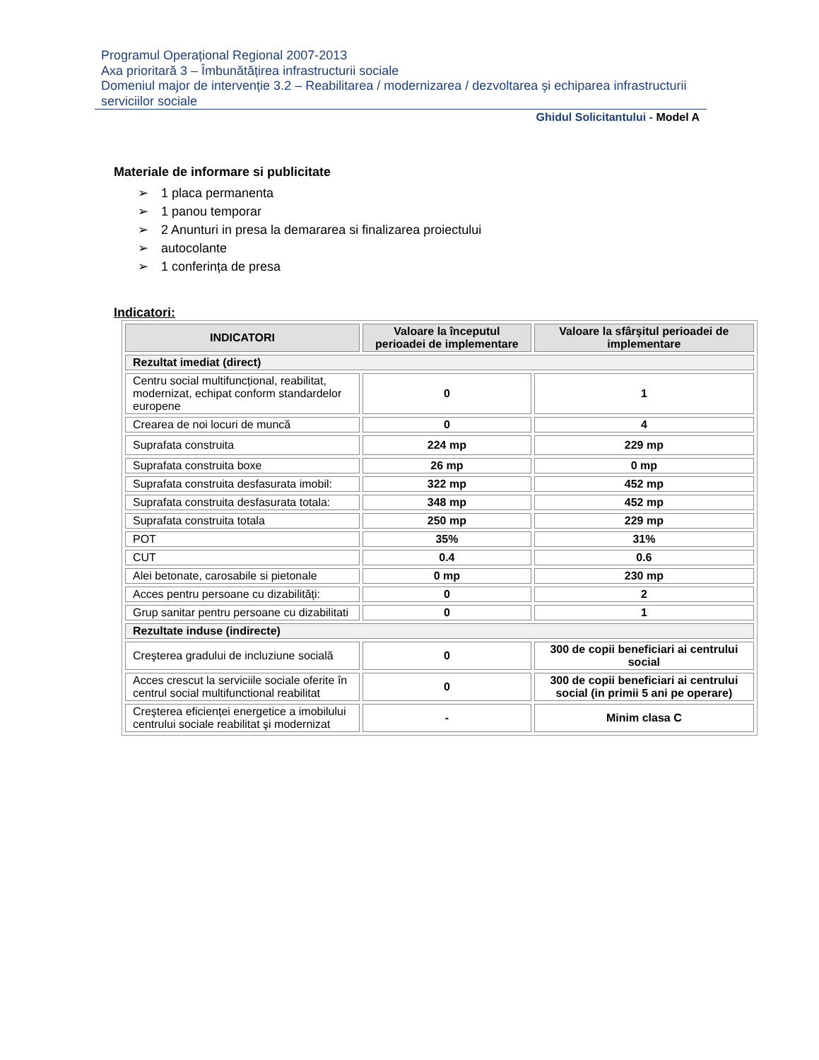Programul Operațional Regional 2007-2013
Axa prioritară 3 – Îmbunătățirea infrastructurii sociale
Domeniul major de intervenție 3.2 – Reabilitarea / modernizarea / dezvoltarea şi echiparea infrastructurii serviciilor sociale
Ghidul Solicitantului - Model A
Materiale de informare si publicitate
➢ 1 placa permanenta
➢ 1 panou temporar
➢ 2 Anunturi in presa la demararea si finalizarea proiectului
➢ autocolante
➢ 1 conferința de presa
Indicatori:
| INDICATORI | Valoare la începutul perioadei de implementare | Valoare la sfârşitul perioadei de implementare |
| --- | --- | --- |
| Rezultat imediat (direct) | | |
| Centru social multifuncțional, reabilitat, modernizat, echipat conform standardelor europene | 0 | 1 |
| Crearea de noi locuri de muncă | 0 | 4 |
| Suprafata construita | 224 mp | 229 mp |
| Suprafata construita boxe | 26 mp | 0 mp |
| Suprafata construita desfasurata imobil: | 322 mp | 452 mp |
| Suprafata construita desfasurata totala: | 348 mp | 452 mp |
| Suprafata construita totala | 250 mp | 229 mp |
| POT | 35% | 31% |
| CUT | 0.4 | 0.6 |
| Alei betonate, carosabile si pietonale | 0 mp | 230 mp |
| Acces pentru persoane cu dizabilități: | 0 | 2 |
| Grup sanitar pentru persoane cu dizabilitati | 0 | 1 |
| Rezultate induse (indirecte) | | |
| Creşterea gradului de incluziune socială | 0 | 300 de copii beneficiari ai centrului social |
| Acces crescut la serviciile sociale oferite în centrul social multifunctional reabilitat | 0 | 300 de copii beneficiari ai centrului social (in primii 5 ani pe operare) |
| Creşterea eficienței energetice a imobilului centrului sociale reabilitat şi modernizat | - | Minim clasa C |